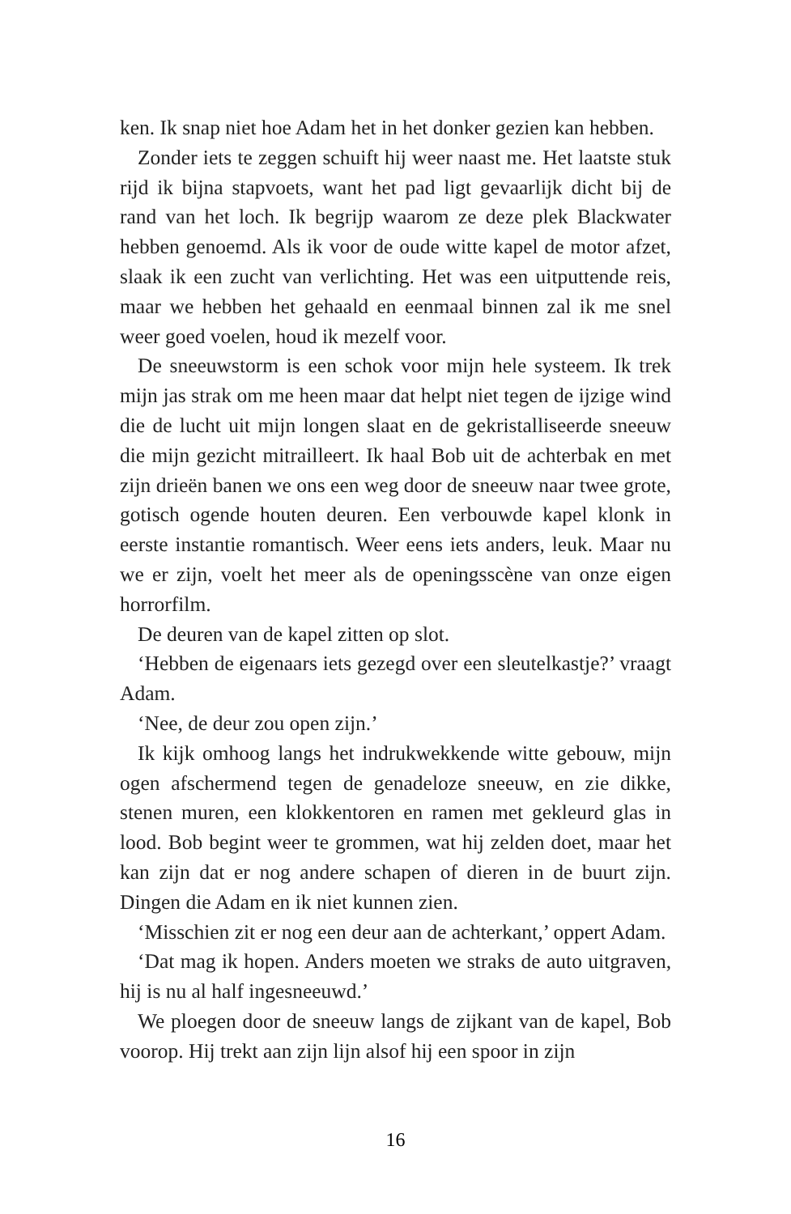ken. Ik snap niet hoe Adam het in het donker gezien kan heb­ben.
Zonder iets te zeggen schuift hij weer naast me. Het laatste stuk rijd ik bijna stapvoets, want het pad ligt gevaarlijk dicht bij de rand van het loch. Ik begrijp waarom ze deze plek Blackwater hebben genoemd. Als ik voor de oude witte kapel de motor afzet, slaak ik een zucht van verlichting. Het was een uitputtende reis, maar we hebben het gehaald en eenmaal binnen zal ik me snel weer goed voelen, houd ik mezelf voor.
De sneeuwstorm is een schok voor mijn hele systeem. Ik trek mijn jas strak om me heen maar dat helpt niet tegen de ijzige wind die de lucht uit mijn longen slaat en de gekristal­liseerde sneeuw die mijn gezicht mitrailleert. Ik haal Bob uit de achterbak en met zijn drieën banen we ons een weg door de sneeuw naar twee grote, gotisch ogende houten deuren. Een verbouwde kapel klonk in eerste instantie romantisch. Weer eens iets anders, leuk. Maar nu we er zijn, voelt het meer als de openingsscène van onze eigen horrorfilm.
De deuren van de kapel zitten op slot.
‘Hebben de eigenaars iets gezegd over een sleutelkastje?’ vraagt Adam.
‘Nee, de deur zou open zijn.’
Ik kijk omhoog langs het indrukwekkende witte gebouw, mijn ogen afschermend tegen de genadeloze sneeuw, en zie dikke, stenen muren, een klokkentoren en ramen met ge­kleurd glas in lood. Bob begint weer te grommen, wat hij zel­den doet, maar het kan zijn dat er nog andere schapen of die­ren in de buurt zijn. Dingen die Adam en ik niet kunnen zien.
‘Misschien zit er nog een deur aan de achterkant,’ oppert Adam.
‘Dat mag ik hopen. Anders moeten we straks de auto uit­graven, hij is nu al half ingesneeuwd.’
We ploegen door de sneeuw langs de zijkant van de kapel, Bob voorop. Hij trekt aan zijn lijn alsof hij een spoor in zijn
16